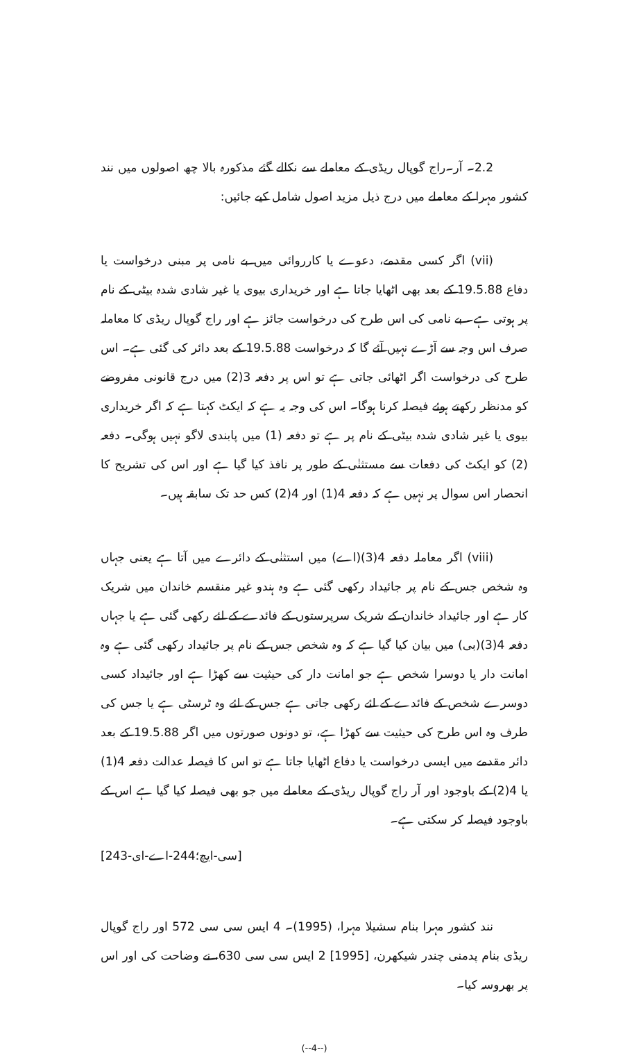2.2۔ آر۔راج گوپال ریڈی کے معاملے سے نکالے گئے مذکورہ بالا چھ اصولوں میں نند کشور مہرا کے معاملے میں درج ذیل مزید اصول شامل کیے جائیں:
(vii) اگر کسی مقدمے، دعوے یا کارروائی میں بے نامی پر مبنی درخواست یا دفاع 19.5.88 کے بعد بھی اٹھایا جاتا ہے اور خریداری بیوی یا غیر شادی شدہ بیٹی کے نام پر ہوتی ہے۔ بے نامی کی اس طرح کی درخواست جائز ہے اور راج گوپال ریڈی کا معاملہ صرف اس وجہ سے آڑے نہیں آئے گا کہ درخواست 19.5.88 کے بعد دائر کی گئی ہے۔ اس طرح کی درخواست اگر اٹھائی جاتی ہے تو اس پر دفعہ 3(2) میں درج قانونی مفروضے کو مدنظر رکھتے ہوئے فیصلہ کرنا ہوگا۔ اس کی وجہ یہ ہے کہ ایکٹ کہتا ہے کہ اگر خریداری بیوی یا غیر شادی شدہ بیٹی کے نام پر ہے تو دفعہ (1) میں پابندی لاگو نہیں ہوگی۔ دفعہ (2) کو ایکٹ کی دفعات سے مستثنٰی کے طور پر نافذ کیا گیا ہے اور اس کی تشریح کا انحصار اس سوال پر نہیں ہے کہ دفعہ 4(1) اور 4(2) کس حد تک سابقہ ہیں۔
(viii) اگر معاملہ دفعہ 4(3)(اے) میں استثنٰی کے دائرے میں آتا ہے یعنی جہاں وہ شخص جس کے نام پر جائیداد رکھی گئی ہے وہ ہندو غیر منقسم خاندان میں شریک کار ہے اور جائیداد خاندان کے شریک سرپرستوں کے فائدے کے لئے رکھی گئی ہے یا جہاں دفعہ 4(3)(بی) میں بیان کیا گیا ہے کہ وہ شخص جس کے نام پر جائیداد رکھی گئی ہے وہ امانت دار یا دوسرا شخص ہے جو امانت دار کی حیثیت سے کھڑا ہے اور جائیداد کسی دوسرے شخص کے فائدے کے لئے رکھی جاتی ہے جس کے لئے وہ ٹرسٹی ہے یا جس کی طرف وہ اس طرح کی حیثیت سے کھڑا ہے، تو دونوں صورتوں میں اگر 19.5.88 کے بعد دائر مقدمے میں ایسی درخواست یا دفاع اٹھایا جاتا ہے تو اس کا فیصلہ عدالت دفعہ 4(1) یا 4(2) کے باوجود اور آر راج گوپال ریڈی کے معاملے میں جو بھی فیصلہ کیا گیا ہے اس کے باوجود فیصلہ کر سکتی ہے۔
[243-سی-ایچ؛244-اے-ای]
نند کشور مہرا بنام سشیلا مہرا، (1995)۔ 4 ایس سی سی 572 اور راج گوپال ریڈی بنام پدمنی چندر شیکھرن، [1995] 2 ایس سی سی 630، نے وضاحت کی اور اس پر بھروسہ کیا۔
(--4--)